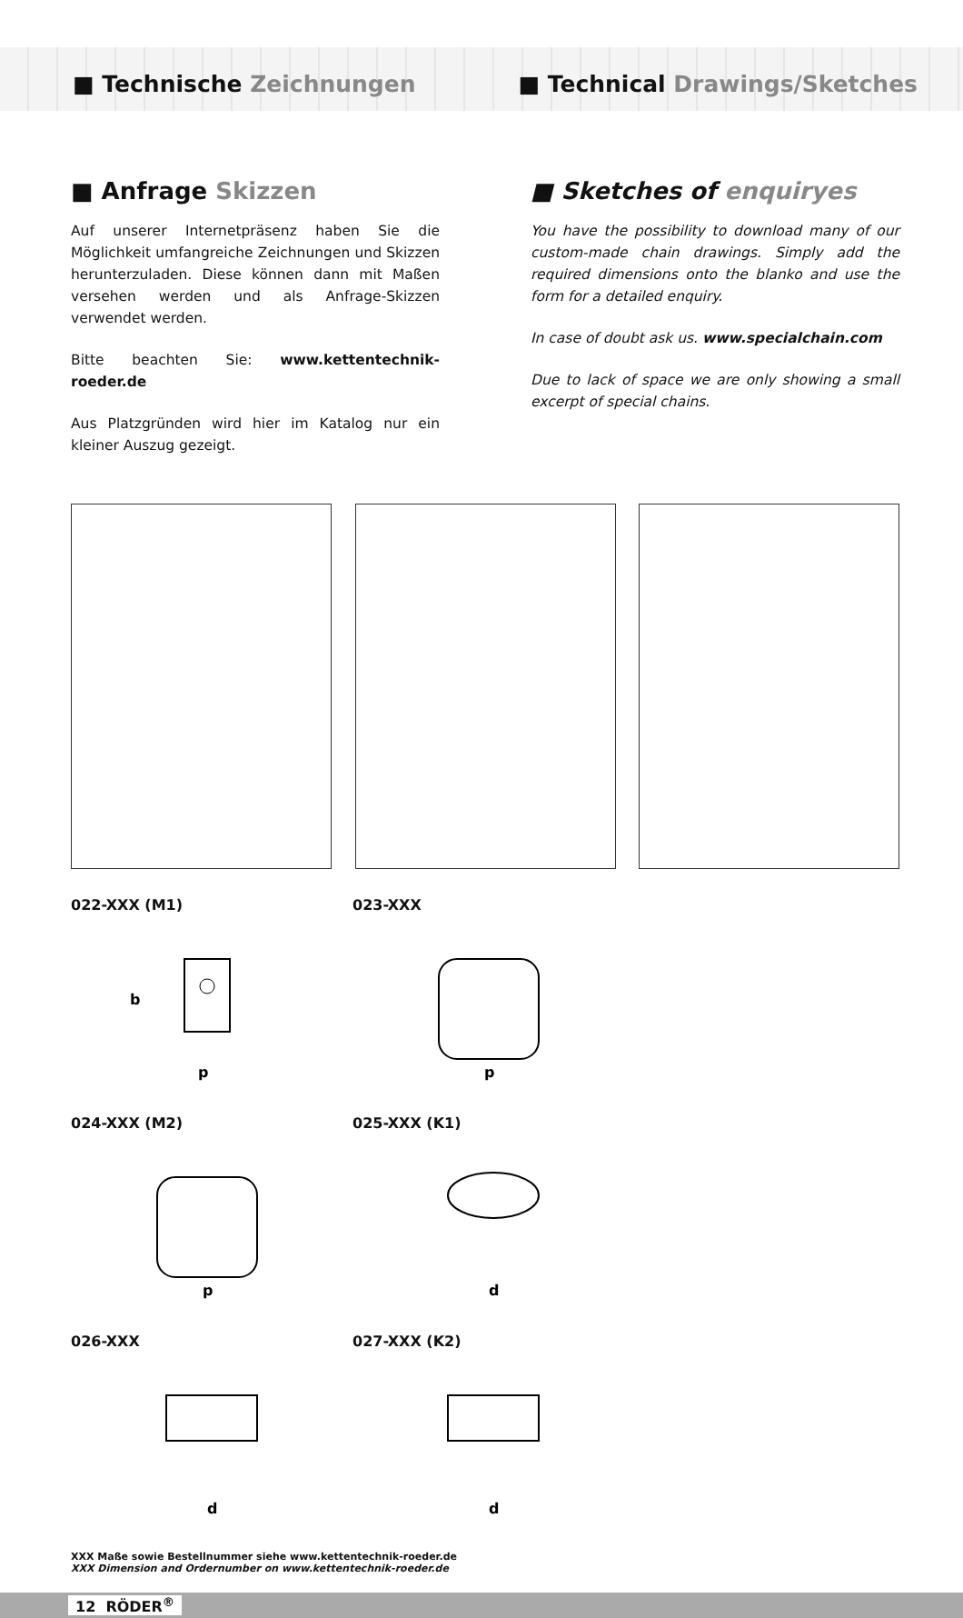■ Technische Zeichnungen ■ Technical Drawings/Sketches
■ Anfrage Skizzen
Auf unserer Internetpräsenz haben Sie die Möglichkeit umfangreiche Zeichnungen und Skizzen herunterzuladen. Diese können dann mit Maßen versehen werden und als Anfrage-Skizzen verwendet werden.
Bitte beachten Sie: www.kettentechnik-roeder.de
Aus Platzgründen wird hier im Katalog nur ein kleiner Auszug gezeigt.
■ Sketches of enquiryes
You have the possibility to download many of our custom-made chain drawings. Simply add the required dimensions onto the blanko and use the form for a detailed enquiry.
In case of doubt ask us. www.specialchain.com
Due to lack of space we are only showing a small excerpt of special chains.
022-XXX (M1)
b
p
023-XXX
p
024-XXX (M2)
p
025-XXX (K1)
d
026-XXX
d
027-XXX (K2)
d
XXX Maße sowie Bestellnummer siehe www.kettentechnik-roeder.de
XXX Dimension and Ordernumber on www.kettentechnik-roeder.de
12 RÖDER<sup>®</sup>